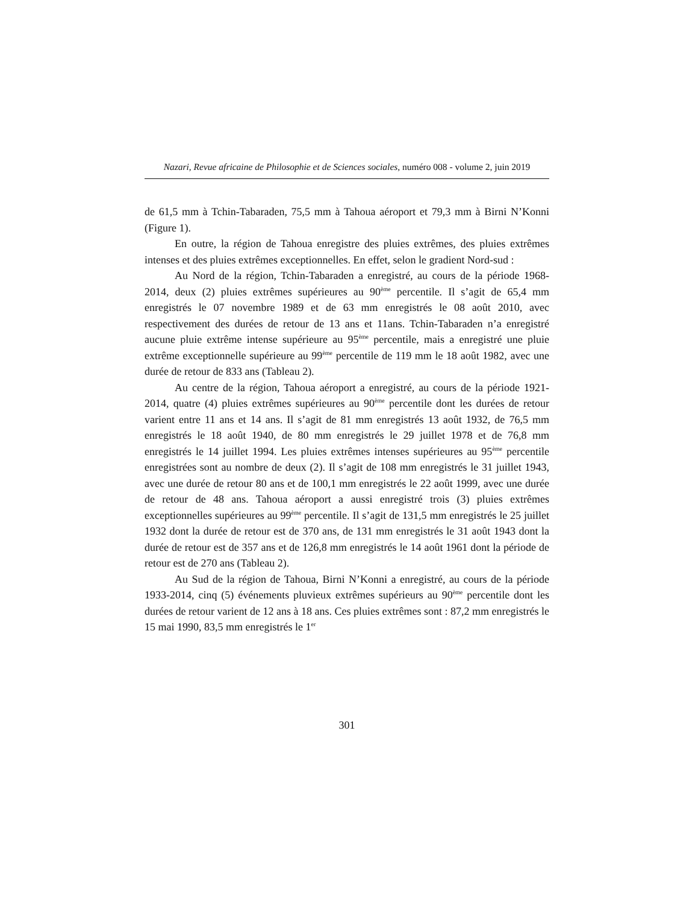Nazari, Revue africaine de Philosophie et de Sciences sociales, numéro 008 - volume 2, juin 2019
de 61,5 mm à Tchin-Tabaraden, 75,5 mm à Tahoua aéroport et 79,3 mm à Birni N’Konni (Figure 1).
En outre, la région de Tahoua enregistre des pluies extrêmes, des pluies extrêmes intenses et des pluies extrêmes exceptionnelles. En effet, selon le gradient Nord-sud :
Au Nord de la région, Tchin-Tabaraden a enregistré, au cours de la période 1968-2014, deux (2) pluies extrêmes supérieures au 90<sup>ème</sup> percentile. Il s’agit de 65,4 mm enregistrés le 07 novembre 1989 et de 63 mm enregistrés le 08 août 2010, avec respectivement des durées de retour de 13 ans et 11ans. Tchin-Tabaraden n’a enregistré aucune pluie extrême intense supérieure au 95<sup>ème</sup> percentile, mais a enregistré une pluie extrême exceptionnelle supérieure au 99<sup>ème</sup> percentile de 119 mm le 18 août 1982, avec une durée de retour de 833 ans (Tableau 2).
Au centre de la région, Tahoua aéroport a enregistré, au cours de la période 1921-2014, quatre (4) pluies extrêmes supérieures au 90<sup>ème</sup> percentile dont les durées de retour varient entre 11 ans et 14 ans. Il s’agit de 81 mm enregistrés 13 août 1932, de 76,5 mm enregistrés le 18 août 1940, de 80 mm enregistrés le 29 juillet 1978 et de 76,8 mm enregistrés le 14 juillet 1994. Les pluies extrêmes intenses supérieures au 95<sup>ème</sup> percentile enregistrées sont au nombre de deux (2). Il s’agit de 108 mm enregistrés le 31 juillet 1943, avec une durée de retour 80 ans et de 100,1 mm enregistrés le 22 août 1999, avec une durée de retour de 48 ans. Tahoua aéroport a aussi enregistré trois (3) pluies extrêmes exceptionnelles supérieures au 99<sup>ème</sup> percentile. Il s’agit de 131,5 mm enregistrés le 25 juillet 1932 dont la durée de retour est de 370 ans, de 131 mm enregistrés le 31 août 1943 dont la durée de retour est de 357 ans et de 126,8 mm enregistrés le 14 août 1961 dont la période de retour est de 270 ans (Tableau 2).
Au Sud de la région de Tahoua, Birni N’Konni a enregistré, au cours de la période 1933-2014, cinq (5) événements pluvieux extrêmes supérieurs au 90<sup>ème</sup> percentile dont les durées de retour varient de 12 ans à 18 ans. Ces pluies extrêmes sont : 87,2 mm enregistrés le 15 mai 1990, 83,5 mm enregistrés le 1<sup>er</sup>
301